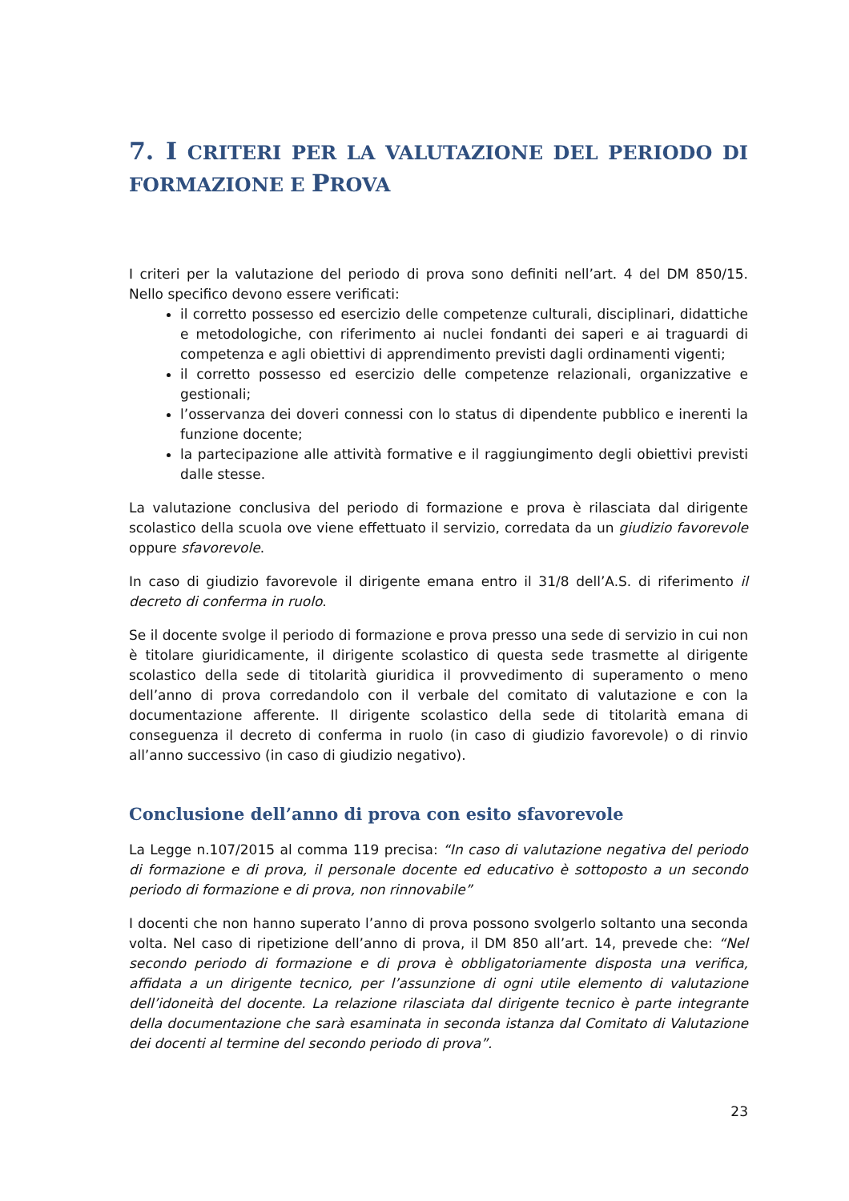7. I CRITERI PER LA VALUTAZIONE DEL PERIODO DI FORMAZIONE E PROVA
I criteri per la valutazione del periodo di prova sono definiti nell’art. 4 del DM 850/15. Nello specifico devono essere verificati:
il corretto possesso ed esercizio delle competenze culturali, disciplinari, didattiche e metodologiche, con riferimento ai nuclei fondanti dei saperi e ai traguardi di competenza e agli obiettivi di apprendimento previsti dagli ordinamenti vigenti;
il corretto possesso ed esercizio delle competenze relazionali, organizzative e gestionali;
l’osservanza dei doveri connessi con lo status di dipendente pubblico e inerenti la funzione docente;
la partecipazione alle attività formative e il raggiungimento degli obiettivi previsti dalle stesse.
La valutazione conclusiva del periodo di formazione e prova è rilasciata dal dirigente scolastico della scuola ove viene effettuato il servizio, corredata da un giudizio favorevole oppure sfavorevole.
In caso di giudizio favorevole il dirigente emana entro il 31/8 dell’A.S. di riferimento il decreto di conferma in ruolo.
Se il docente svolge il periodo di formazione e prova presso una sede di servizio in cui non è titolare giuridicamente, il dirigente scolastico di questa sede trasmette al dirigente scolastico della sede di titolarità giuridica il provvedimento di superamento o meno dell’anno di prova corredandolo con il verbale del comitato di valutazione e con la documentazione afferente. Il dirigente scolastico della sede di titolarità emana di conseguenza il decreto di conferma in ruolo (in caso di giudizio favorevole) o di rinvio all’anno successivo (in caso di giudizio negativo).
Conclusione dell’anno di prova con esito sfavorevole
La Legge n.107/2015 al comma 119 precisa: “In caso di valutazione negativa del periodo di formazione e di prova, il personale docente ed educativo è sottoposto a un secondo periodo di formazione e di prova, non rinnovabile”
I docenti che non hanno superato l’anno di prova possono svolgerlo soltanto una seconda volta. Nel caso di ripetizione dell’anno di prova, il DM 850 all’art. 14, prevede che: “Nel secondo periodo di formazione e di prova è obbligatoriamente disposta una verifica, affidata a un dirigente tecnico, per l’assunzione di ogni utile elemento di valutazione dell’idoneità del docente. La relazione rilasciata dal dirigente tecnico è parte integrante della documentazione che sarà esaminata in seconda istanza dal Comitato di Valutazione dei docenti al termine del secondo periodo di prova”.
23